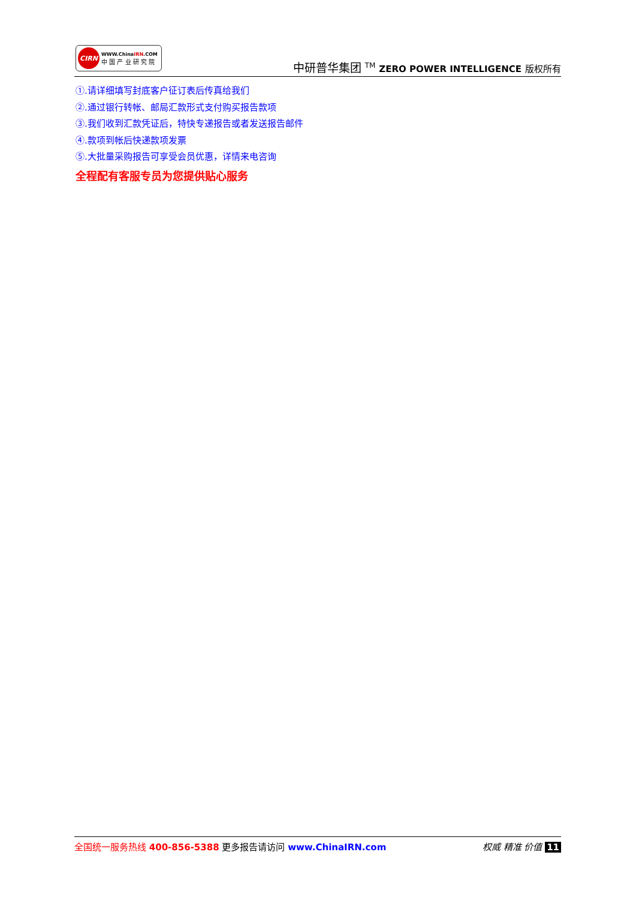CIRN
WWW.ChinaIRN.COM
中 国 产 业 研 究 院
中研普华集团 <sup>TM</sup> ZERO POWER INTELLIGENCE 版权所有
①.请详细填写封底客户征订表后传真给我们
②.通过银行转帐、邮局汇款形式支付购买报告款项
③.我们收到汇款凭证后，特快专递报告或者发送报告邮件
④.款项到帐后快递款项发票
⑤.大批量采购报告可享受会员优惠，详情来电咨询
全程配有客服专员为您提供贴心服务
全国统一服务热线 400-856-5388 更多报告请访问 www.ChinaIRN.com
权威 精准 价值 11